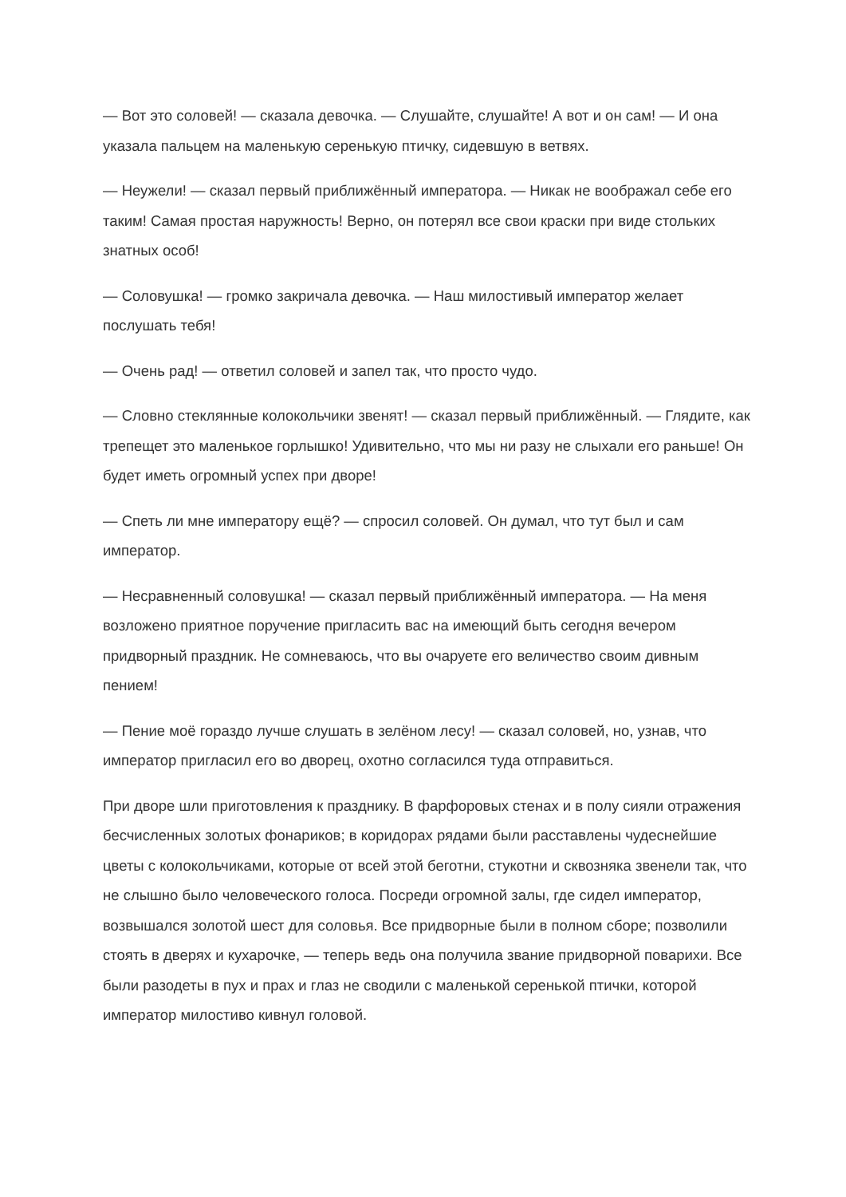— Вот это соловей! — сказала девочка. — Слушайте, слушайте! А вот и он сам! — И она указала пальцем на маленькую серенькую птичку, сидевшую в ветвях.
— Неужели! — сказал первый приближённый императора. — Никак не воображал себе его таким! Самая простая наружность! Верно, он потерял все свои краски при виде стольких знатных особ!
— Соловушка! — громко закричала девочка. — Наш милостивый император желает послушать тебя!
— Очень рад! — ответил соловей и запел так, что просто чудо.
— Словно стеклянные колокольчики звенят! — сказал первый приближённый. — Глядите, как трепещет это маленькое горлышко! Удивительно, что мы ни разу не слыхали его раньше! Он будет иметь огромный успех при дворе!
— Спеть ли мне императору ещё? — спросил соловей. Он думал, что тут был и сам император.
— Несравненный соловушка! — сказал первый приближённый императора. — На меня возложено приятное поручение пригласить вас на имеющий быть сегодня вечером придворный праздник. Не сомневаюсь, что вы очаруете его величество своим дивным пением!
— Пение моё гораздо лучше слушать в зелёном лесу! — сказал соловей, но, узнав, что император пригласил его во дворец, охотно согласился туда отправиться.
При дворе шли приготовления к празднику. В фарфоровых стенах и в полу сияли отражения бесчисленных золотых фонариков; в коридорах рядами были расставлены чудеснейшие цветы с колокольчиками, которые от всей этой беготни, стукотни и сквозняка звенели так, что не слышно было человеческого голоса. Посреди огромной залы, где сидел император, возвышался золотой шест для соловья. Все придворные были в полном сборе; позволили стоять в дверях и кухарочке, — теперь ведь она получила звание придворной поварихи. Все были разодеты в пух и прах и глаз не сводили с маленькой серенькой птички, которой император милостиво кивнул головой.